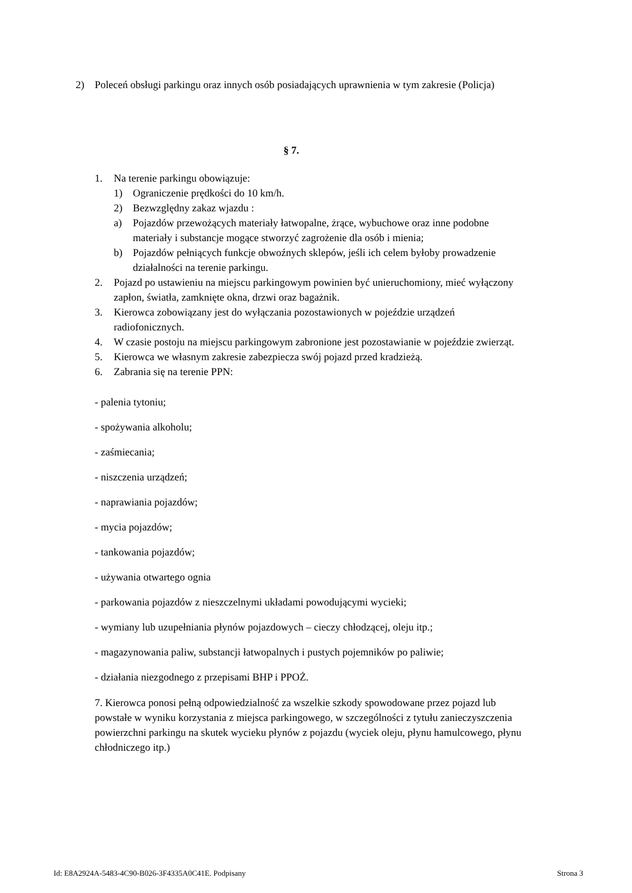2) Poleceń obsługi parkingu oraz innych osób posiadających uprawnienia w tym zakresie (Policja)
§ 7.
1. Na terenie parkingu obowiązuje:
1) Ograniczenie prędkości do 10 km/h.
2) Bezwzględny zakaz wjazdu :
a) Pojazdów przewożących materiały łatwopalne, żrące, wybuchowe oraz inne podobne materiały i substancje mogące stworzyć zagrożenie dla osób i mienia;
b) Pojazdów pełniących funkcje obwoźnych sklepów, jeśli ich celem byłoby prowadzenie działalności na terenie parkingu.
2. Pojazd po ustawieniu na miejscu parkingowym powinien być unieruchomiony, mieć wyłączony zapłon, światła, zamknięte okna, drzwi oraz bagażnik.
3. Kierowca zobowiązany jest do wyłączania pozostawionych w pojeździe urządzeń radiofonicznych.
4. W czasie postoju na miejscu parkingowym zabronione jest pozostawianie w pojeździe zwierząt.
5. Kierowca we własnym zakresie zabezpiecza swój pojazd przed kradzieżą.
6. Zabrania się na terenie PPN:
- palenia tytoniu;
- spożywania alkoholu;
- zaśmiecania;
- niszczenia urządzeń;
- naprawiania pojazdów;
- mycia pojazdów;
- tankowania pojazdów;
- używania otwartego ognia
- parkowania pojazdów z nieszczelnymi układami powodującymi wycieki;
- wymiany lub uzupełniania płynów pojazdowych – cieczy chłodzącej, oleju itp.;
- magazynowania paliw, substancji łatwopalnych i pustych pojemników po paliwie;
- działania niezgodnego z przepisami BHP i PPOŻ.
7. Kierowca ponosi pełną odpowiedzialność za wszelkie szkody spowodowane przez pojazd lub powstałe w wyniku korzystania z miejsca parkingowego, w szczególności z tytułu zanieczyszczenia powierzchni parkingu na skutek wycieku płynów z pojazdu (wyciek oleju, płynu hamulcowego, płynu chłodniczego itp.)
Id: E8A2924A-5483-4C90-B026-3F4335A0C41E. Podpisany Strona 3